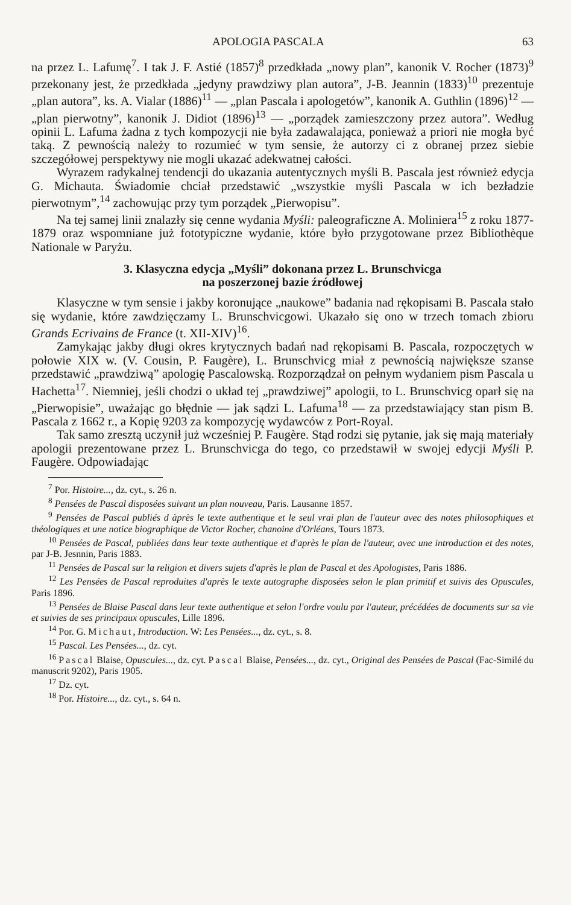APOLOGIA PASCALA 63
na przez L. Lafumę<sup>7</sup>. I tak J. F. Astié (1857)<sup>8</sup> przedkłada „nowy plan”, kanonik V. Rocher (1873)<sup>9</sup> przekonany jest, że przedkłada „jedyny prawdziwy plan autora”, J-B. Jeannin (1833)<sup>10</sup> prezentuje „plan autora”, ks. A. Vialar (1886)<sup>11</sup> — „plan Pascala i apologetów”, kanonik A. Guthlin (1896)<sup>12</sup> — „plan pierwotny”, kanonik J. Didiot (1896)<sup>13</sup> — „porządek zamieszczony przez autora”. Według opinii L. Lafuma żadna z tych kompozycji nie była zadawalająca, ponieważ a priori nie mogła być taką. Z pewnością należy to rozumieć w tym sensie, że autorzy ci z obranej przez siebie szczegółowej perspektywy nie mogli ukazać adekwatnej całości.
Wyrazem radykalnej tendencji do ukazania autentycznych myśli B. Pascala jest również edycja G. Michauta. Świadomie chciał przedstawić „wszystkie myśli Pascala w ich bezładzie pierwotnym”,<sup>14</sup> zachowując przy tym porządek „Pierwopisu”.
Na tej samej linii znalazły się cenne wydania Myśli: paleograficzne A. Moliniera<sup>15</sup> z roku 1877-1879 oraz wspomniane już fototypiczne wydanie, które było przygotowane przez Bibliothèque Nationale w Paryżu.
3. Klasyczna edycja „Myśli” dokonana przez L. Brunschvicga
na poszerzonej bazie źródłowej
Klasyczne w tym sensie i jakby koronujące „naukowe” badania nad rękopisami B. Pascala stało się wydanie, które zawdzięczamy L. Brunschvicgowi. Ukazało się ono w trzech tomach zbioru Grands Ecrivains de France (t. XII-XIV)<sup>16</sup>.
Zamykając jakby długi okres krytycznych badań nad rękopisami B. Pascala, rozpoczętych w połowie XIX w. (V. Cousin, P. Faugère), L. Brunschvicg miał z pewnością największe szanse przedstawić „prawdziwą” apologię Pascalowską. Rozporządzał on pełnym wydaniem pism Pascala u Hachetta<sup>17</sup>. Niemniej, jeśli chodzi o układ tej „prawdziwej” apologii, to L. Brunschvicg oparł się na „Pierwopisie”, uważając go błędnie — jak sądzi L. Lafuma<sup>18</sup> — za przedstawiający stan pism B. Pascala z 1662 r., a Kopię 9203 za kompozycję wydawców z Port-Royal.
Tak samo zresztą uczynił już wcześniej P. Faugère. Stąd rodzi się pytanie, jak się mają materiały apologii prezentowane przez L. Brunschvicga do tego, co przedstawił w swojej edycji Myśli P. Faugère. Odpowiadając
<sup>7</sup> Por. Histoire..., dz. cyt., s. 26 n.
<sup>8</sup> Pensées de Pascal disposées suivant un plan nouveau, Paris. Lausanne 1857.
<sup>9</sup> Pensées de Pascal publiés d àprès le texte authentique et le seul vrai plan de l'auteur avec des notes philosophiques et théologiques et une notice biographique de Victor Rocher, chanoine d'Orléans, Tours 1873.
<sup>10</sup> Pensées de Pascal, publiées dans leur texte authentique et d'après le plan de l'auteur, avec une introduction et des notes, par J-B. Jesnnin, Paris 1883.
<sup>11</sup> Pensées de Pascal sur la religion et divers sujets d'après le plan de Pascal et des Apologistes, Paris 1886.
<sup>12</sup> Les Pensées de Pascal reproduites d'après le texte autographe disposées selon le plan primitif et suivis des Opuscules, Paris 1896.
<sup>13</sup> Pensées de Blaise Pascal dans leur texte authentique et selon l'ordre voulu par l'auteur, précédées de documents sur sa vie et suivies de ses principaux opuscules, Lille 1896.
<sup>14</sup> Por. G. Michaut, Introduction. W: Les Pensées..., dz. cyt., s. 8.
<sup>15</sup> Pascal. Les Pensées..., dz. cyt.
<sup>16</sup> Pascal Blaise, Opuscules..., dz. cyt. Pascal Blaise, Pensées..., dz. cyt., Original des Pensées de Pascal (Fac-Similé du manuscrit 9202), Paris 1905.
<sup>17</sup> Dz. cyt.
<sup>18</sup> Por. Histoire..., dz. cyt., s. 64 n.